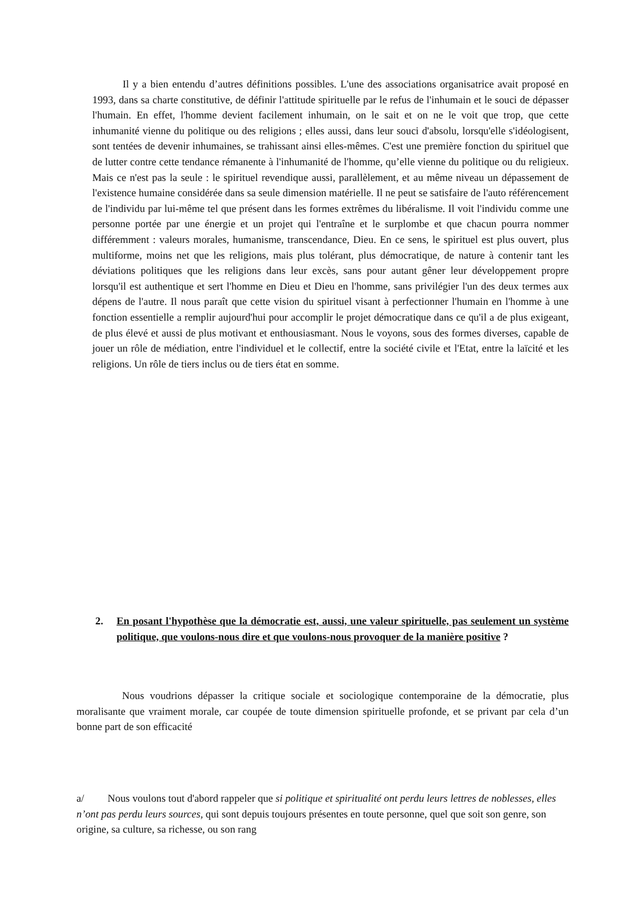Il y a bien entendu d’autres définitions possibles. L'une des associations organisatrice avait proposé en 1993, dans sa charte constitutive, de définir l'attitude spirituelle par le refus de l'inhumain et le souci de dépasser l'humain. En effet, l'homme devient facilement inhumain, on le sait et on ne le voit que trop, que cette inhumanité vienne du politique ou des religions ; elles aussi, dans leur souci d'absolu, lorsqu'elle s'idéologisent, sont tentées de devenir inhumaines, se trahissant ainsi elles-mêmes. C'est une première fonction du spirituel que de lutter contre cette tendance rémanente à l'inhumanité de l'homme, qu’elle vienne du politique ou du religieux. Mais ce n'est pas la seule : le spirituel revendique aussi, parallèlement, et au même niveau un dépassement de l'existence humaine considérée dans sa seule dimension matérielle. Il ne peut se satisfaire de l'auto référencement de l'individu par lui-même tel que présent dans les formes extrêmes du libéralisme. Il voit l'individu comme une personne portée par une énergie et un projet qui l'entraîne et le surplombe et que chacun pourra nommer différemment : valeurs morales, humanisme, transcendance, Dieu. En ce sens, le spirituel est plus ouvert, plus multiforme, moins net que les religions, mais plus tolérant, plus démocratique, de nature à contenir tant les déviations politiques que les religions dans leur excès, sans pour autant gêner leur développement propre lorsqu'il est authentique et sert l'homme en Dieu et Dieu en l'homme, sans privilégier l'un des deux termes aux dépens de l'autre. Il nous paraît que cette vision du spirituel visant à perfectionner l'humain en l'homme à une fonction essentielle a remplir aujourd'hui pour accomplir le projet démocratique dans ce qu'il a de plus exigeant, de plus élevé et aussi de plus motivant et enthousiasmant. Nous le voyons, sous des formes diverses, capable de jouer un rôle de médiation, entre l'individuel et le collectif, entre la société civile et l'Etat, entre la laïcité et les religions. Un rôle de tiers inclus ou de tiers état en somme.
2. En posant l'hypothèse que la démocratie est, aussi, une valeur spirituelle, pas seulement un système politique, que voulons-nous dire et que voulons-nous provoquer de la manière positive ?
Nous voudrions dépasser la critique sociale et sociologique contemporaine de la démocratie, plus moralisante que vraiment morale, car coupée de toute dimension spirituelle profonde, et se privant par cela d’un bonne part de son efficacité
a/ Nous voulons tout d'abord rappeler que si politique et spiritualité ont perdu leurs lettres de noblesses, elles n’ont pas perdu leurs sources, qui sont depuis toujours présentes en toute personne, quel que soit son genre, son origine, sa culture, sa richesse, ou son rang